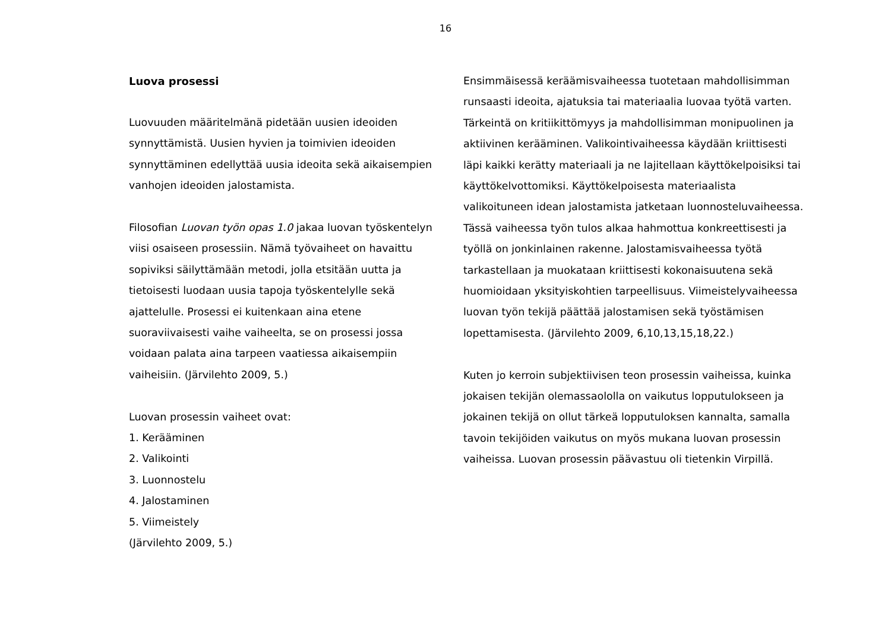16
Luova prosessi
Luovuuden määritelmänä pidetään uusien ideoiden synnyttämistä. Uusien hyvien ja toimivien ideoiden synnyttäminen edellyttää uusia ideoita sekä aikaisempien vanhojen ideoiden jalostamista.
Filosofian Luovan työn opas 1.0 jakaa luovan työskentelyn viisi osaiseen prosessiin. Nämä työvaiheet on havaittu sopiviksi säilyttämään metodi, jolla etsitään uutta ja tietoisesti luodaan uusia tapoja työskentelylle sekä ajattelulle. Prosessi ei kuitenkaan aina etene suoraviivaisesti vaihe vaiheelta, se on prosessi jossa voidaan palata aina tarpeen vaatiessa aikaisempiin vaiheisiin. (Järvilehto 2009, 5.)
Luovan prosessin vaiheet ovat:
1. Kerääminen
2. Valikointi
3. Luonnostelu
4. Jalostaminen
5. Viimeistely
(Järvilehto 2009, 5.)
Ensimmäisessä keräämisvaiheessa tuotetaan mahdollisimman runsaasti ideoita, ajatuksia tai materiaalia luovaa työtä varten. Tärkeintä on kritiikittömyys ja mahdollisimman monipuolinen ja aktiivinen kerääminen. Valikointivaiheessa käydään kriittisesti läpi kaikki kerätty materiaali ja ne lajitellaan käyttökelpoisiksi tai käyttökelvottomiksi. Käyttökelpoisesta materiaalista valikoituneen idean jalostamista jatketaan luonnosteluvaiheessa. Tässä vaiheessa työn tulos alkaa hahmottua konkreettisesti ja työllä on jonkinlainen rakenne. Jalostamisvaiheessa työtä tarkastellaan ja muokataan kriittisesti kokonaisuutena sekä huomioidaan yksityiskohtien tarpeellisuus. Viimeistelyvaiheessa luovan työn tekijä päättää jalostamisen sekä työstämisen lopettamisesta. (Järvilehto 2009, 6,10,13,15,18,22.)
Kuten jo kerroin subjektiivisen teon prosessin vaiheissa, kuinka jokaisen tekijän olemassaololla on vaikutus lopputulokseen ja jokainen tekijä on ollut tärkeä lopputuloksen kannalta, samalla tavoin tekijöiden vaikutus on myös mukana luovan prosessin vaiheissa. Luovan prosessin päävastuu oli tietenkin Virpillä.